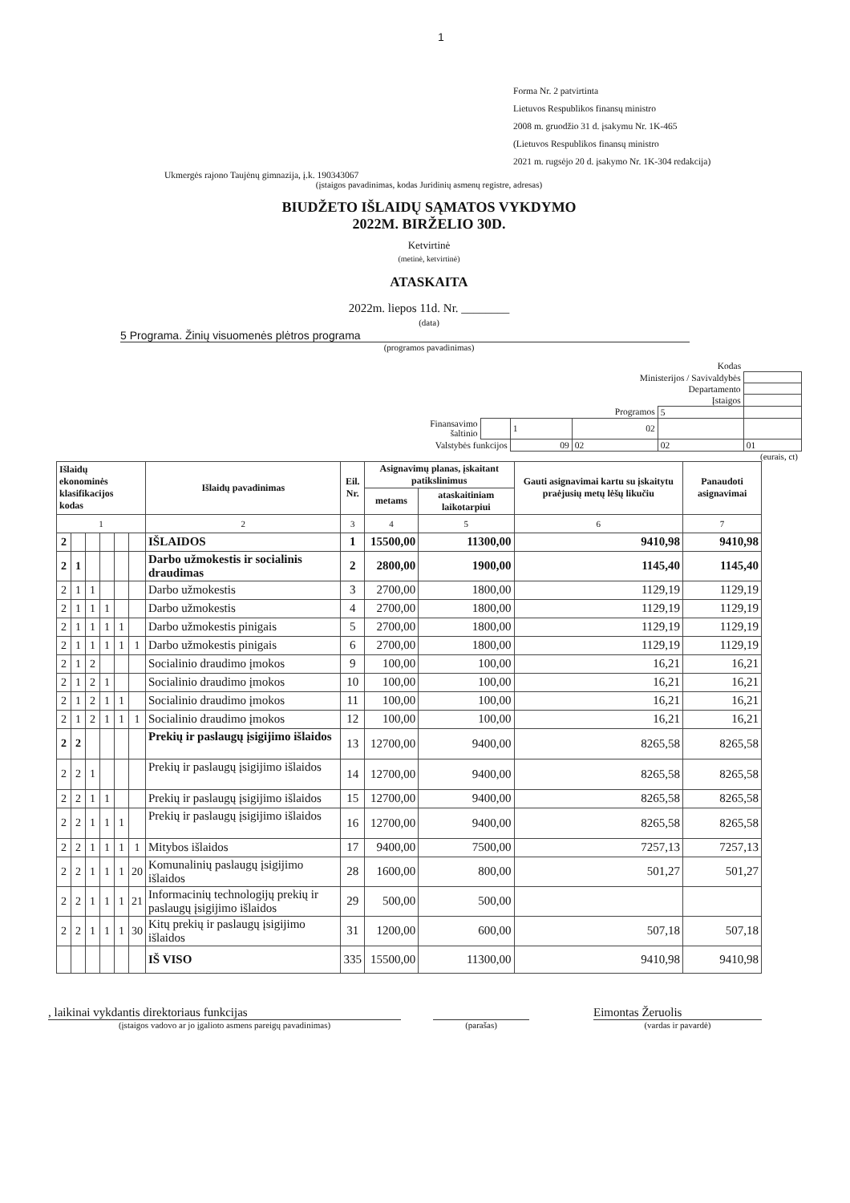1
Forma Nr. 2 patvirtinta
Lietuvos Respublikos finansų ministro
2008 m. gruodžio 31 d. įsakymu Nr. 1K-465
(Lietuvos Respublikos finansų ministro
2021 m. rugsėjo 20 d. įsakymo Nr. 1K-304 redakcija)
Ukmergės rajono Taujėnų gimnazija, į.k. 190343067
(įstaigos pavadinimas, kodas Juridinių asmenų registre, adresas)
BIUDŽETO IŠLAIDŲ SĄMATOS VYKDYMO
2022M. BIRŽELIO 30D.
Ketvirtinė
(metinė, ketvirtinė)
ATASKAITA
2022m. liepos 11d. Nr. ________
(data)
5 Programa. Žinių visuomenės plėtros programa
(programos pavadinimas)
| Kodas | | | | | | |
| Ministerijos / Savivaldybės | | | | | | |
| Departamento | | | | | | |
| Įstaigos | | | | | | |
| Programos | | | | 5 | | |
| Finansavimo šaltinio | | 1 | 02 | | | |
| Valstybės funkcijos | | 09 | 02 | 02 | 01 | |
(eurais, ct)
| Išlaidų ekonominės klasifikacijos kodas | | | | | | Išlaidų pavadinimas | Eil. Nr. | Asignavimų planas, įskaitant patikslinimus | | Gauti asignavimai kartu su įskaitytu praėjusių metų lėšų likučiu | Panaudoti asignavimai |
| --- | --- | --- | --- | --- | --- | --- | --- | --- | --- | --- | --- |
| | | | | | | | | metams | ataskaitiniam laikotarpiui | | |
| 1 | | | | | | 2 | 3 | 4 | 5 | 6 | 7 |
| 2 | | | | | | IŠLAIDOS | 1 | 15500,00 | 11300,00 | 9410,98 | 9410,98 |
| 2 | 1 | | | | | Darbo užmokestis ir socialinis draudimas | 2 | 2800,00 | 1900,00 | 1145,40 | 1145,40 |
| 2 | 1 | 1 | | | | Darbo užmokestis | 3 | 2700,00 | 1800,00 | 1129,19 | 1129,19 |
| 2 | 1 | 1 | 1 | | | Darbo užmokestis | 4 | 2700,00 | 1800,00 | 1129,19 | 1129,19 |
| 2 | 1 | 1 | 1 | 1 | | Darbo užmokestis pinigais | 5 | 2700,00 | 1800,00 | 1129,19 | 1129,19 |
| 2 | 1 | 1 | 1 | 1 | 1 | Darbo užmokestis pinigais | 6 | 2700,00 | 1800,00 | 1129,19 | 1129,19 |
| 2 | 1 | 2 | | | | Socialinio draudimo įmokos | 9 | 100,00 | 100,00 | 16,21 | 16,21 |
| 2 | 1 | 2 | 1 | | | Socialinio draudimo įmokos | 10 | 100,00 | 100,00 | 16,21 | 16,21 |
| 2 | 1 | 2 | 1 | 1 | | Socialinio draudimo įmokos | 11 | 100,00 | 100,00 | 16,21 | 16,21 |
| 2 | 1 | 2 | 1 | 1 | 1 | Socialinio draudimo įmokos | 12 | 100,00 | 100,00 | 16,21 | 16,21 |
| 2 | 2 | | | | | Prekių ir paslaugų įsigijimo išlaidos | 13 | 12700,00 | 9400,00 | 8265,58 | 8265,58 |
| 2 | 2 | 1 | | | | Prekių ir paslaugų įsigijimo išlaidos | 14 | 12700,00 | 9400,00 | 8265,58 | 8265,58 |
| 2 | 2 | 1 | 1 | | | Prekių ir paslaugų įsigijimo išlaidos | 15 | 12700,00 | 9400,00 | 8265,58 | 8265,58 |
| 2 | 2 | 1 | 1 | 1 | | Prekių ir paslaugų įsigijimo išlaidos | 16 | 12700,00 | 9400,00 | 8265,58 | 8265,58 |
| 2 | 2 | 1 | 1 | 1 | 1 | Mitybos išlaidos | 17 | 9400,00 | 7500,00 | 7257,13 | 7257,13 |
| 2 | 2 | 1 | 1 | 1 | 20 | Komunalinių paslaugų įsigijimo išlaidos | 28 | 1600,00 | 800,00 | 501,27 | 501,27 |
| 2 | 2 | 1 | 1 | 1 | 21 | Informacinių technologijų prekių ir paslaugų įsigijimo išlaidos | 29 | 500,00 | 500,00 | | |
| 2 | 2 | 1 | 1 | 1 | 30 | Kitų prekių ir paslaugų įsigijimo išlaidos | 31 | 1200,00 | 600,00 | 507,18 | 507,18 |
| | | | | | | IŠ VISO | 335 | 15500,00 | 11300,00 | 9410,98 | 9410,98 |
, laikinai vykdantis direktoriaus funkcijas Eimontas Žeruolis
(įstaigos vadovo ar jo įgalioto asmens pareigų pavadinimas) (parašas) (vardas ir pavardė)